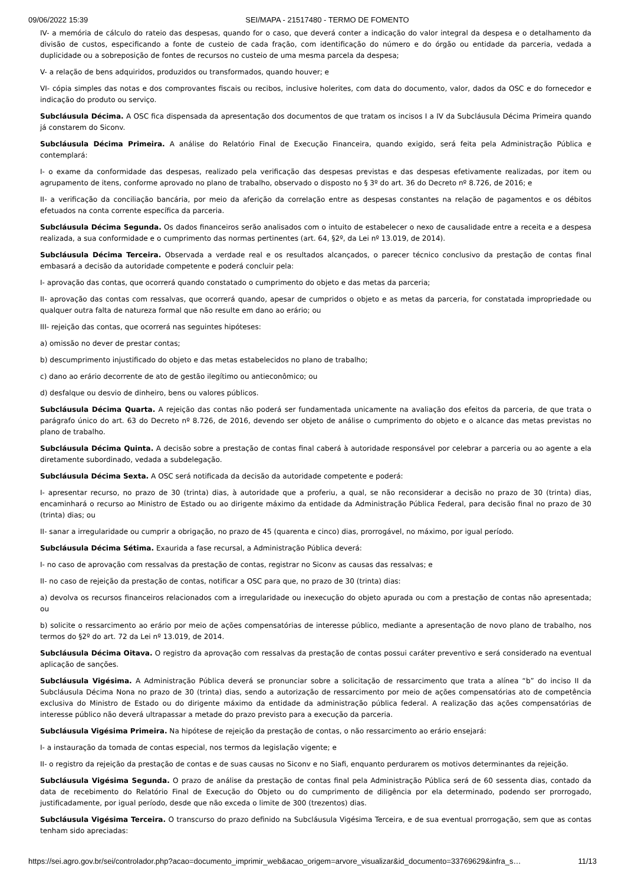09/06/2022 15:39 SEI/MAPA - 21517480 - TERMO DE FOMENTO
IV- a memória de cálculo do rateio das despesas, quando for o caso, que deverá conter a indicação do valor integral da despesa e o detalhamento da divisão de custos, especificando a fonte de custeio de cada fração, com identificação do número e do órgão ou entidade da parceria, vedada a duplicidade ou a sobreposição de fontes de recursos no custeio de uma mesma parcela da despesa;
V- a relação de bens adquiridos, produzidos ou transformados, quando houver; e
VI- cópia simples das notas e dos comprovantes fiscais ou recibos, inclusive holerites, com data do documento, valor, dados da OSC e do fornecedor e indicação do produto ou serviço.
Subcláusula Décima. A OSC fica dispensada da apresentação dos documentos de que tratam os incisos I a IV da Subcláusula Décima Primeira quando já constarem do Siconv.
Subcláusula Décima Primeira. A análise do Relatório Final de Execução Financeira, quando exigido, será feita pela Administração Pública e contemplará:
I- o exame da conformidade das despesas, realizado pela verificação das despesas previstas e das despesas efetivamente realizadas, por item ou agrupamento de itens, conforme aprovado no plano de trabalho, observado o disposto no § 3º do art. 36 do Decreto nº 8.726, de 2016; e
II- a verificação da conciliação bancária, por meio da aferição da correlação entre as despesas constantes na relação de pagamentos e os débitos efetuados na conta corrente específica da parceria.
Subcláusula Décima Segunda. Os dados financeiros serão analisados com o intuito de estabelecer o nexo de causalidade entre a receita e a despesa realizada, a sua conformidade e o cumprimento das normas pertinentes (art. 64, §2º, da Lei nº 13.019, de 2014).
Subcláusula Décima Terceira. Observada a verdade real e os resultados alcançados, o parecer técnico conclusivo da prestação de contas final embasará a decisão da autoridade competente e poderá concluir pela:
I- aprovação das contas, que ocorrerá quando constatado o cumprimento do objeto e das metas da parceria;
II- aprovação das contas com ressalvas, que ocorrerá quando, apesar de cumpridos o objeto e as metas da parceria, for constatada impropriedade ou qualquer outra falta de natureza formal que não resulte em dano ao erário; ou
III- rejeição das contas, que ocorrerá nas seguintes hipóteses:
a) omissão no dever de prestar contas;
b) descumprimento injustificado do objeto e das metas estabelecidos no plano de trabalho;
c) dano ao erário decorrente de ato de gestão ilegítimo ou antieconômico; ou
d) desfalque ou desvio de dinheiro, bens ou valores públicos.
Subcláusula Décima Quarta. A rejeição das contas não poderá ser fundamentada unicamente na avaliação dos efeitos da parceria, de que trata o parágrafo único do art. 63 do Decreto nº 8.726, de 2016, devendo ser objeto de análise o cumprimento do objeto e o alcance das metas previstas no plano de trabalho.
Subcláusula Décima Quinta. A decisão sobre a prestação de contas final caberá à autoridade responsável por celebrar a parceria ou ao agente a ela diretamente subordinado, vedada a subdelegação.
Subcláusula Décima Sexta. A OSC será notificada da decisão da autoridade competente e poderá:
I- apresentar recurso, no prazo de 30 (trinta) dias, à autoridade que a proferiu, a qual, se não reconsiderar a decisão no prazo de 30 (trinta) dias, encaminhará o recurso ao Ministro de Estado ou ao dirigente máximo da entidade da Administração Pública Federal, para decisão final no prazo de 30 (trinta) dias; ou
II- sanar a irregularidade ou cumprir a obrigação, no prazo de 45 (quarenta e cinco) dias, prorrogável, no máximo, por igual período.
Subcláusula Décima Sétima. Exaurida a fase recursal, a Administração Pública deverá:
I- no caso de aprovação com ressalvas da prestação de contas, registrar no Siconv as causas das ressalvas; e
II- no caso de rejeição da prestação de contas, notificar a OSC para que, no prazo de 30 (trinta) dias:
a) devolva os recursos financeiros relacionados com a irregularidade ou inexecução do objeto apurada ou com a prestação de contas não apresentada; ou
b) solicite o ressarcimento ao erário por meio de ações compensatórias de interesse público, mediante a apresentação de novo plano de trabalho, nos termos do §2º do art. 72 da Lei nº 13.019, de 2014.
Subcláusula Décima Oitava. O registro da aprovação com ressalvas da prestação de contas possui caráter preventivo e será considerado na eventual aplicação de sanções.
Subcláusula Vigésima. A Administração Pública deverá se pronunciar sobre a solicitação de ressarcimento que trata a alínea “b” do inciso II da Subcláusula Décima Nona no prazo de 30 (trinta) dias, sendo a autorização de ressarcimento por meio de ações compensatórias ato de competência exclusiva do Ministro de Estado ou do dirigente máximo da entidade da administração pública federal. A realização das ações compensatórias de interesse público não deverá ultrapassar a metade do prazo previsto para a execução da parceria.
Subcláusula Vigésima Primeira. Na hipótese de rejeição da prestação de contas, o não ressarcimento ao erário ensejará:
I- a instauração da tomada de contas especial, nos termos da legislação vigente; e
II- o registro da rejeição da prestação de contas e de suas causas no Siconv e no Siafi, enquanto perdurarem os motivos determinantes da rejeição.
Subcláusula Vigésima Segunda. O prazo de análise da prestação de contas final pela Administração Pública será de 60 sessenta dias, contado da data de recebimento do Relatório Final de Execução do Objeto ou do cumprimento de diligência por ela determinado, podendo ser prorrogado, justificadamente, por igual período, desde que não exceda o limite de 300 (trezentos) dias.
Subcláusula Vigésima Terceira. O transcurso do prazo definido na Subcláusula Vigésima Terceira, e de sua eventual prorrogação, sem que as contas tenham sido apreciadas:
https://sei.agro.gov.br/sei/controlador.php?acao=documento_imprimir_web&acao_origem=arvore_visualizar&id_documento=33769629&infra_s… 11/13